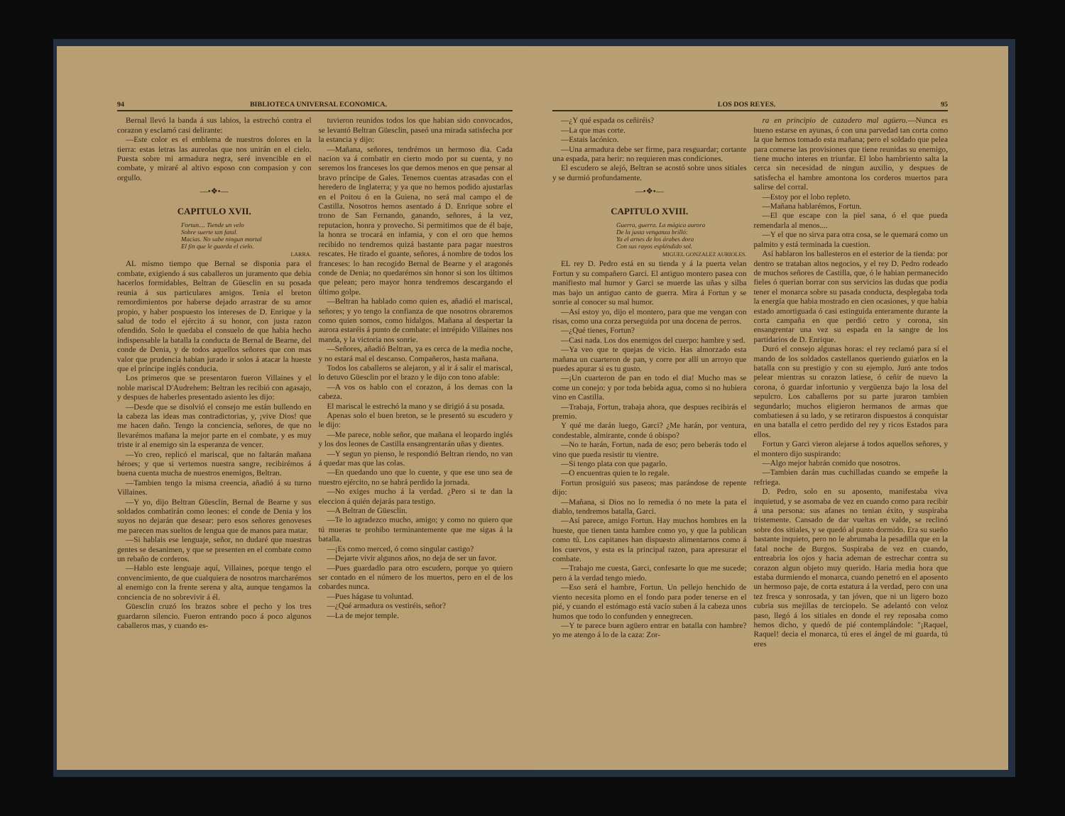94 BIBLIOTECA UNIVERSAL ECONOMICA.
Bernal llevó la banda á sus labios, la estrechó contra el corazon y esclamó casi delirante:
—Este color es el emblema de nuestros dolores en la tierra: estas letras las aureolas que nos unirán en el cielo. Puesta sobre mi armadura negra, seré invencible en el combate, y miraré al altivo esposo con compasion y con orgullo.
—•❖•—
CAPITULO XVII.
Fortun.... Tiende un velo
Sobre suerte tan fatal.
Macias. No sabe ningun mortal
El fin que le guarda el cielo.
LARRA.
AL mismo tiempo que Bernal se disponia para el combate, exigiendo á sus caballeros un juramento que debia hacerlos formidables, Beltran de Güesclin en su posada reunia á sus particulares amigos. Tenia el breton remordimientos por haberse dejado arrastrar de su amor propio, y haber pospuesto los intereses de D. Enrique y la salud de todo el ejército á su honor, con justa razon ofendido. Solo le quedaba el consuelo de que habia hecho indispensable la batalla la conducta de Bernal de Bearne, del conde de Denia, y de todos aquellos señores que con mas valor que prudencia habian jurado ir solos á atacar la hueste que el príncipe inglés conducia.
Los primeros que se presentaron fueron Villaines y el noble mariscal D'Audrehem: Beltran les recibió con agasajo, y despues de haberles presentado asiento les dijo:
—Desde que se disolvió el consejo me están bullendo en la cabeza las ideas mas contradictorias, y, ¡vive Dios! que me hacen daño. Tengo la conciencia, señores, de que no llevarémos mañana la mejor parte en el combate, y es muy triste ir al enemigo sin la esperanza de vencer.
—Yo creo, replicó el mariscal, que no faltarán mañana héroes; y que si vertemos nuestra sangre, recibirémos á buena cuenta mucha de nuestros enemigos, Beltran.
—Tambien tengo la misma creencia, añadió á su turno Villaines.
—Y yo, dijo Beltran Güesclin, Bernal de Bearne y sus soldados combatirán como leones: el conde de Denia y los suyos no dejarán que desear: pero esos señores genoveses me parecen mas sueltos de lengua que de manos para matar.
—Si hablais ese lenguaje, señor, no dudaré que nuestras gentes se desanimen, y que se presenten en el combate como un rebaño de corderos.
—Hablo este lenguaje aquí, Villaines, porque tengo el convencimiento, de que cualquiera de nosotros marcharémos al enemigo con la frente serena y alta, aunque tengamos la conciencia de no sobrevivir á él.
Güesclin cruzó los brazos sobre el pecho y los tres guardaron silencio. Fueron entrando poco á poco algunos caballeros mas, y cuando es-
tuvieron reunidos todos los que habian sido convocados, se levantó Beltran Güesclin, paseó una mirada satisfecha por la estancia y dijo:
—Mañana, señores, tendrémos un hermoso dia. Cada nacion va á combatir en cierto modo por su cuenta, y no seremos los franceses los que demos menos en que pensar al bravo príncipe de Gales. Tenemos cuentas atrasadas con el heredero de Inglaterra; y ya que no hemos podido ajustarlas en el Poitou ó en la Guiena, no será mal campo el de Castilla. Nosotros hemos asentado á D. Enrique sobre el trono de San Fernando, ganando, señores, á la vez, reputacion, honra y provecho. Si permitimos que de él baje, la honra se trocará en infamia, y con el oro que hemos recibido no tendremos quizá bastante para pagar nuestros rescates. He tirado el guante, señores, á nombre de todos los franceses: lo han recogido Bernal de Bearne y el aragonés conde de Denia; no quedarémos sin honor si son los últimos que pelean; pero mayor honra tendremos descargando el último golpe.
—Beltran ha hablado como quien es, añadió el mariscal, señores; y yo tengo la confianza de que nosotros obraremos como quien somos, como hidalgos. Mañana al despertar la aurora estaréis á punto de combate: el intrépido Villaines nos manda, y la victoria nos sonrie.
—Señores, añadió Beltran, ya es cerca de la media noche, y no estará mal el descanso. Compañeros, hasta mañana.
Todos los caballeros se alejaron, y al ir á salir el mariscal, lo detuvo Güesclin por el brazo y le dijo con tono afable:
—A vos os hablo con el corazon, á los demas con la cabeza.
El mariscal le estrechó la mano y se dirigió á su posada.
Apenas solo el buen breton, se le presentó su escudero y le dijo:
—Me parece, noble señor, que mañana el leopardo inglés y los dos leones de Castilla ensangrentarán uñas y dientes.
—Y segun yo pienso, le respondió Beltran riendo, no van á quedar mas que las colas.
—En quedando uno que lo cuente, y que ese uno sea de nuestro ejército, no se habrá perdido la jornada.
—No exiges mucho á la verdad. ¿Pero si te dan la eleccion á quién dejarás para testigo.
—A Beltran de Güesclin.
—Te lo agradezco mucho, amigo; y como no quiero que tú mueras te prohibo terminantemente que me sigas á la batalla.
—¡Es como merced, ó como singular castigo?
—Dejarte vivir algunos años, no deja de ser un favor.
—Pues guardadlo para otro escudero, porque yo quiero ser contado en el número de los muertos, pero en el de los cobardes nunca.
—Pues hágase tu voluntad.
—¿Qué armadura os vestiréis, señor?
—La de mejor temple.
LOS DOS REYES. 95
—¿Y qué espada os ceñiréis?
—La que mas corte.
—Estais lacónico.
—Una armadura debe ser firme, para resguardar; cortante una espada, para herir: no requieren mas condiciones.
El escudero se alejó, Beltran se acostó sobre unos sitiales y se durmió profundamente.
—•❖•—
CAPITULO XVIII.
Guerra, guerra. La mágica aurora
De la justa venganza brilló:
Ya el arnes de los árabes dora
Con sus rayos espléndido sol.
MIGUEL GONZALEZ AURIOLES.
EL rey D. Pedro está en su tienda y á la puerta velan Fortun y su compañero Garci. El antiguo montero pasea con manifiesto mal humor y Garci se muerde las uñas y silba mas bajo un antiguo canto de guerra. Mira á Fortun y se sonrie al conocer su mal humor.
—Así estoy yo, dijo el montero, para que me vengan con risas, como una corza perseguida por una docena de perros.
—¿Qué tienes, Fortun?
—Casi nada. Los dos enemigos del cuerpo: hambre y sed.
—Ya veo que te quejas de vicio. Has almorzado esta mañana un cuarteron de pan, y corre por allí un arroyo que puedes apurar si es tu gusto.
—¡Un cuarteron de pan en todo el dia! Mucho mas se come un conejo: y por toda bebida agua, como si no hubiera vino en Castilla.
—Trabaja, Fortun, trabaja ahora, que despues recibirás el premio.
Y qué me darán luego, Garci? ¿Me harán, por ventura, condestable, almirante, conde ú obispo?
—No te harán, Fortun, nada de eso; pero beberás todo el vino que pueda resistir tu vientre.
—Si tengo plata con que pagarlo.
—O encuentras quien te lo regale.
Fortun prosiguió sus paseos; mas parándose de repente dijo:
—Mañana, si Dios no lo remedia ó no mete la pata el diablo, tendremos batalla, Garci.
—Así parece, amigo Fortun. Hay muchos hombres en la hueste, que tienen tanta hambre como yo, y que la publican como tú. Los capitanes han dispuesto alimentarnos como á los cuervos, y esta es la principal razon, para apresurar el combate.
—Trabajo me cuesta, Garci, confesarte lo que me sucede; pero á la verdad tengo miedo.
—Eso será el hambre, Fortun. Un pellejo henchido de viento necesita plomo en el fondo para poder tenerse en el pié, y cuando el estómago está vacío suben á la cabeza unos humos que todo lo confunden y ennegrecen.
—Y te parece buen agüero entrar en batalla con hambre? yo me atengo á lo de la caza: Zor-
ra en principio de cazadero mal agüero.—Nunca es bueno estarse en ayunas, ó con una parvedad tan corta como la que hemos tomado esta mañana; pero el soldado que pelea para comerse las provisiones que tiene reunidas su enemigo, tiene mucho interes en triunfar. El lobo hambriento salta la cerca sin necesidad de ningun auxilio, y despues de satisfecha el hambre amontona los corderos muertos para salirse del corral.
—Estoy por el lobo repleto.
—Mañana hablarémos, Fortun.
—El que escape con la piel sana, ó el que pueda remendarla al menos....
—Y el que no sirva para otra cosa, se le quemará como un palmito y está terminada la cuestion.
Así hablaron los ballesteros en el esterior de la tienda: por dentro se trataban altos negocios, y el rey D. Pedro rodeado de muchos señores de Castilla, que, ó le habian permanecido fieles ó querian borrar con sus servicios las dudas que podia tener el monarca sobre su pasada conducta, desplegaba toda la energía que habia mostrado en cien ocasiones, y que habia estado amortiguada ó casi estinguida enteramente durante la corta campaña en que perdió cetro y corona, sin ensangrentar una vez su espada en la sangre de los partidarios de D. Enrique.
Duró el consejo algunas horas: el rey reclamó para sí el mando de los soldados castellanos queriendo guiarlos en la batalla con su prestigio y con su ejemplo. Juró ante todos pelear mientras su corazon latiese, ó ceñir de nuevo la corona, ó guardar infortunio y vergüenza bajo la losa del sepulcro. Los caballeros por su parte juraron tambien segundarlo; muchos eligieron hermanos de armas que combatiesen á su lado, y se retiraron dispuestos á conquistar en una batalla el cetro perdido del rey y ricos Estados para ellos.
Fortun y Garci vieron alejarse á todos aquellos señores, y el montero dijo suspirando:
—Algo mejor habrán comido que nosotros.
—Tambien darán mas cuchilladas cuando se empeñe la refriega.
D. Pedro, solo en su aposento, manifestaba viva inquietud, y se asomaba de vez en cuando como para recibir á una persona: sus afanes no tenian éxito, y suspiraba tristemente. Cansado de dar vueltas en valde, se reclinó sobre dos sitiales, y se quedó al punto dormido. Era su sueño bastante inquieto, pero no le abrumaba la pesadilla que en la fatal noche de Burgos. Suspiraba de vez en cuando, entreabria los ojos y hacia ademan de estrechar contra su corazon algun objeto muy querido. Haria media hora que estaba durmiendo el monarca, cuando penetró en el aposento un hermoso paje, de corta estatura á la verdad, pero con una tez fresca y sonrosada, y tan jóven, que ni un ligero bozo cubria sus mejillas de terciopelo. Se adelantó con veloz paso, llegó á los sitiales en donde el rey reposaba como hemos dicho, y quedó de pié contemplándole: "¡Raquel, Raquel! decia el monarca, tú eres el ángel de mi guarda, tú eres